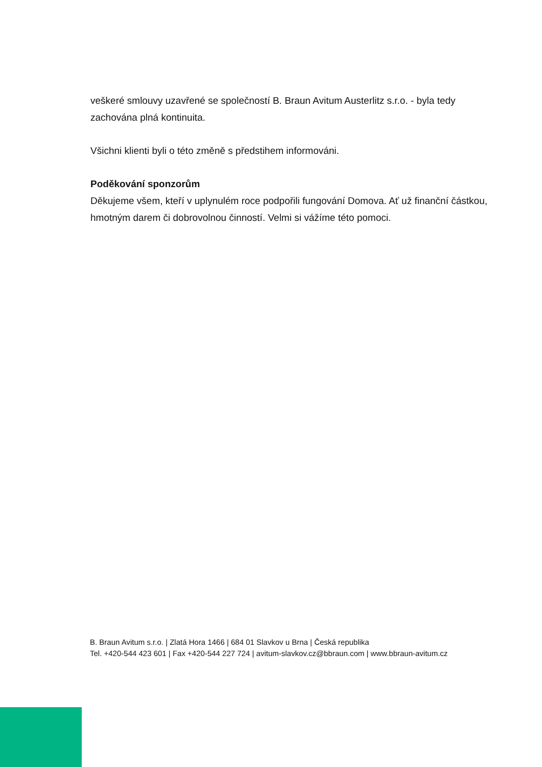veškeré smlouvy uzavřené se společností B. Braun Avitum Austerlitz s.r.o. - byla tedy zachována plná kontinuita.
Všichni klienti byli o této změně s předstihem informováni.
Poděkování sponzorům
Děkujeme všem, kteří v uplynulém roce podpořili fungování Domova. Ať už finanční částkou, hmotným darem či dobrovolnou činností. Velmi si vážíme této pomoci.
B. Braun Avitum s.r.o. | Zlatá Hora 1466 | 684 01 Slavkov u Brna | Česká republika
Tel. +420-544 423 601 | Fax +420-544 227 724 | avitum-slavkov.cz@bbraun.com | www.bbraun-avitum.cz